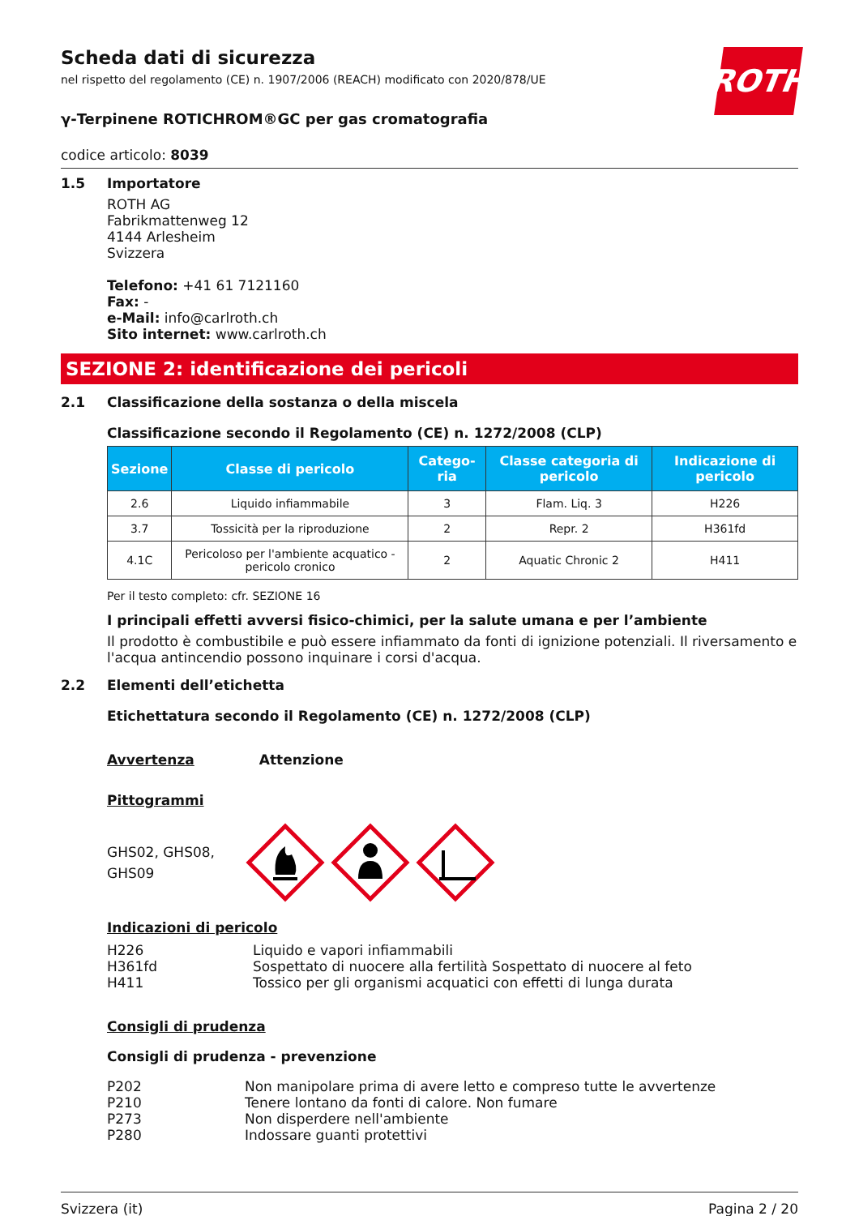ROTH
Scheda dati di sicurezza
nel rispetto del regolamento (CE) n. 1907/2006 (REACH) modificato con 2020/878/UE
γ-Terpinene ROTICHROM®GC per gas cromatografia
codice articolo: 8039
1.5 Importatore
ROTH AG
Fabrikmattenweg 12
4144 Arlesheim
Svizzera
Telefono: +41 61 7121160
Fax: -
e-Mail: info@carlroth.ch
Sito internet: www.carlroth.ch
SEZIONE 2: identificazione dei pericoli
2.1 Classificazione della sostanza o della miscela
Classificazione secondo il Regolamento (CE) n. 1272/2008 (CLP)
| Sezione | Classe di pericolo | Catego-ria | Classe categoria di pericolo | Indicazione di pericolo |
| --- | --- | --- | --- | --- |
| 2.6 | Liquido infiammabile | 3 | Flam. Liq. 3 | H226 |
| 3.7 | Tossicità per la riproduzione | 2 | Repr. 2 | H361fd |
| 4.1C | Pericoloso per l'ambiente acquatico - pericolo cronico | 2 | Aquatic Chronic 2 | H411 |
Per il testo completo: cfr. SEZIONE 16
I principali effetti avversi fisico-chimici, per la salute umana e per l’ambiente
Il prodotto è combustibile e può essere infiammato da fonti di ignizione potenziali. Il riversamento e l'acqua antincendio possono inquinare i corsi d'acqua.
2.2 Elementi dell’etichetta
Etichettatura secondo il Regolamento (CE) n. 1272/2008 (CLP)
Avvertenza Attenzione
Pittogrammi
GHS02, GHS08,
GHS09
Indicazioni di pericolo
H226 Liquido e vapori infiammabili
H361fd Sospettato di nuocere alla fertilità Sospettato di nuocere al feto
H411 Tossico per gli organismi acquatici con effetti di lunga durata
Consigli di prudenza
Consigli di prudenza - prevenzione
P202 Non manipolare prima di avere letto e compreso tutte le avvertenze
P210 Tenere lontano da fonti di calore. Non fumare
P273 Non disperdere nell'ambiente
P280 Indossare guanti protettivi
Svizzera (it) Pagina 2 / 20